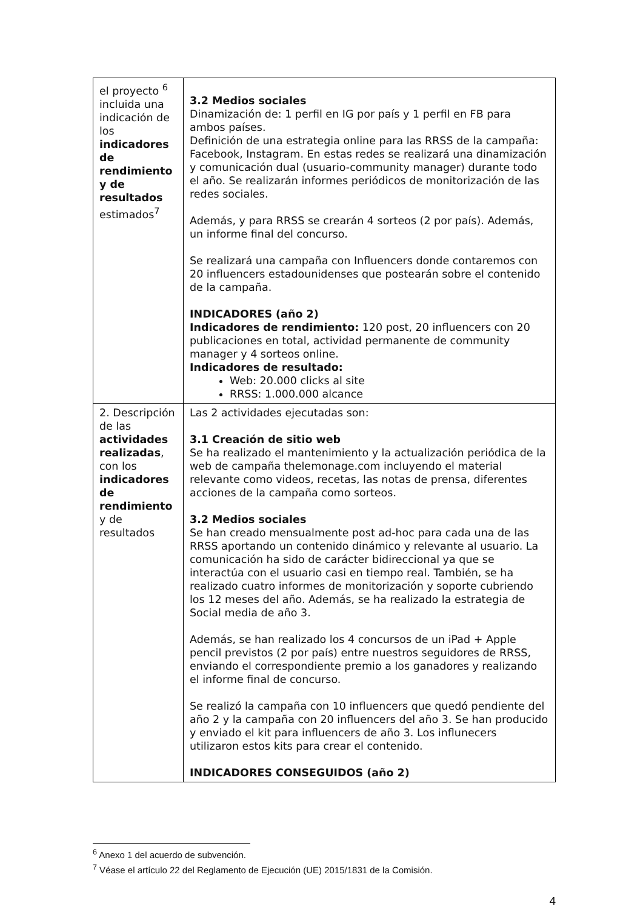| el proyecto <sup>6</sup> incluida una indicación de los indicadores de rendimiento y de resultados estimados<sup>7</sup> | 3.2 Medios sociales Dinamización de: 1 perfil en IG por país y 1 perfil en FB para ambos países. Definición de una estrategia online para las RRSS de la campaña: Facebook, Instagram. En estas redes se realizará una dinamización y comunicación dual (usuario-community manager) durante todo el año. Se realizarán informes periódicos de monitorización de las redes sociales. Además, y para RRSS se crearán 4 sorteos (2 por país). Además, un informe final del concurso. Se realizará una campaña con Influencers donde contaremos con 20 influencers estadounidenses que postearán sobre el contenido de la campaña. INDICADORES (año 2) Indicadores de rendimiento: 120 post, 20 influencers con 20 publicaciones en total, actividad permanente de community manager y 4 sorteos online. Indicadores de resultado: Web: 20.000 clicks al site RRSS: 1.000.000 alcance |
| 2. Descripción de las actividades realizadas , con los indicadores de rendimiento y de resultados | Las 2 actividades ejecutadas son: 3.1 Creación de sitio web Se ha realizado el mantenimiento y la actualización periódica de la web de campaña thelemonage.com incluyendo el material relevante como videos, recetas, las notas de prensa, diferentes acciones de la campaña como sorteos. 3.2 Medios sociales Se han creado mensualmente post ad-hoc para cada una de las RRSS aportando un contenido dinámico y relevante al usuario. La comunicación ha sido de carácter bidireccional ya que se interactúa con el usuario casi en tiempo real. También, se ha realizado cuatro informes de monitorización y soporte cubriendo los 12 meses del año. Además, se ha realizado la estrategia de Social media de año 3. Además, se han realizado los 4 concursos de un iPad + Apple pencil previstos (2 por país) entre nuestros seguidores de RRSS, enviando el correspondiente premio a los ganadores y realizando el informe final de concurso. Se realizó la campaña con 10 influencers que quedó pendiente del año 2 y la campaña con 20 influencers del año 3. Se han producido y enviado el kit para influencers de año 3. Los influnecers utilizaron estos kits para crear el contenido. INDICADORES CONSEGUIDOS (año 2) |
<sup>6</sup> Anexo 1 del acuerdo de subvención.
<sup>7</sup> Véase el artículo 22 del Reglamento de Ejecución (UE) 2015/1831 de la Comisión.
4